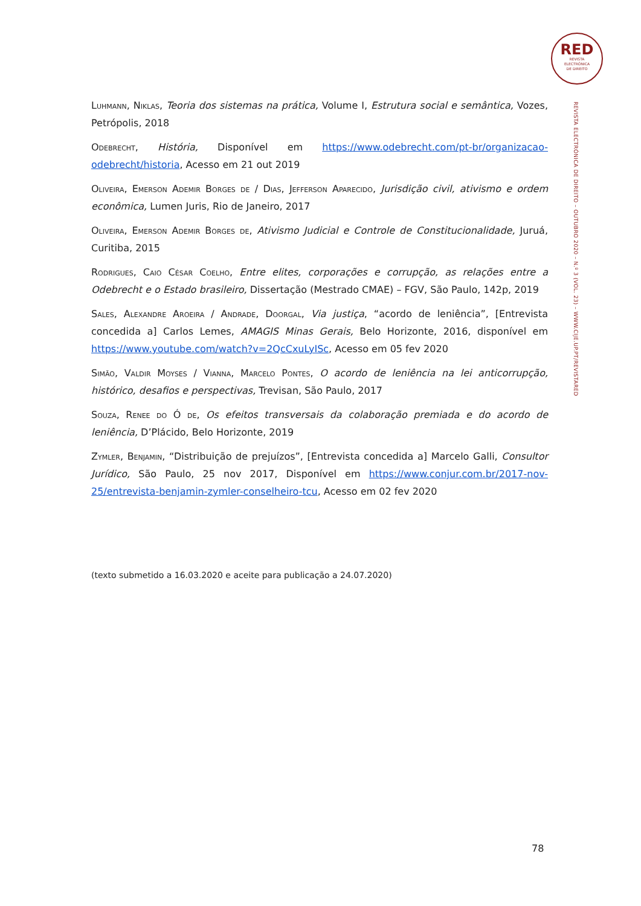RED
REVISTA
ELECTRÓNICA
DE DIREITO
REVISTA ELECTRÓNICA DE DIREITO – OUTUBRO 2020 – N.º 3 (VOL. 23) – WWW.CIJE.UP.PT/REVISTARED
Luhmann, Niklas, Teoria dos sistemas na prática, Volume I, Estrutura social e semântica, Vozes, Petrópolis, 2018
Odebrecht, História, Disponível em https://www.odebrecht.com/pt-br/organizacao-odebrecht/historia, Acesso em 21 out 2019
Oliveira, Emerson Ademir Borges de / Dias, Jefferson Aparecido, Jurisdição civil, ativismo e ordem econômica, Lumen Juris, Rio de Janeiro, 2017
Oliveira, Emerson Ademir Borges de, Ativismo Judicial e Controle de Constitucionalidade, Juruá, Curitiba, 2015
Rodrigues, Caio César Coelho, Entre elites, corporações e corrupção, as relações entre a Odebrecht e o Estado brasileiro, Dissertação (Mestrado CMAE) – FGV, São Paulo, 142p, 2019
Sales, Alexandre Aroeira / Andrade, Doorgal, Via justiça, “acordo de leniência”, [Entrevista concedida a] Carlos Lemes, AMAGIS Minas Gerais, Belo Horizonte, 2016, disponível em https://www.youtube.com/watch?v=2QcCxuLyISc, Acesso em 05 fev 2020
Simão, Valdir Moyses / Vianna, Marcelo Pontes, O acordo de leniência na lei anticorrupção, histórico, desafios e perspectivas, Trevisan, São Paulo, 2017
Souza, Renee do Ó de, Os efeitos transversais da colaboração premiada e do acordo de leniência, D’Plácido, Belo Horizonte, 2019
Zymler, Benjamin, “Distribuição de prejuízos”, [Entrevista concedida a] Marcelo Galli, Consultor Jurídico, São Paulo, 25 nov 2017, Disponível em https://www.conjur.com.br/2017-nov-25/entrevista-benjamin-zymler-conselheiro-tcu, Acesso em 02 fev 2020
(texto submetido a 16.03.2020 e aceite para publicação a 24.07.2020)
78